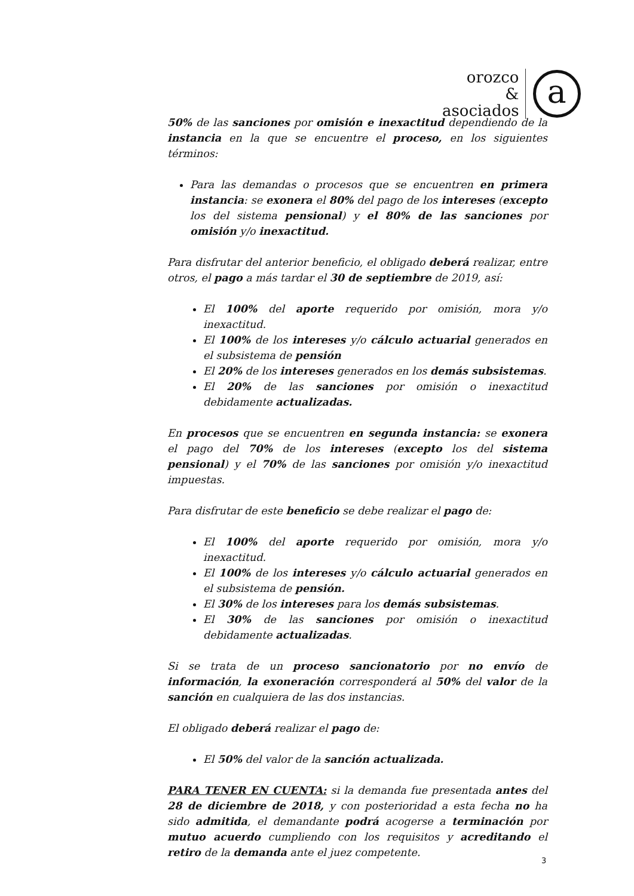orozco
&
asociados
a
50% de las sanciones por omisión e inexactitud dependiendo de la instancia en la que se encuentre el proceso, en los siguientes términos:
Para las demandas o procesos que se encuentren en primera instancia: se exonera el 80% del pago de los intereses (excepto los del sistema pensional) y el 80% de las sanciones por omisión y/o inexactitud.
Para disfrutar del anterior beneficio, el obligado deberá realizar, entre otros, el pago a más tardar el 30 de septiembre de 2019, así:
El 100% del aporte requerido por omisión, mora y/o inexactitud.
El 100% de los intereses y/o cálculo actuarial generados en el subsistema de pensión
El 20% de los intereses generados en los demás subsistemas.
El 20% de las sanciones por omisión o inexactitud debidamente actualizadas.
En procesos que se encuentren en segunda instancia: se exonera el pago del 70% de los intereses (excepto los del sistema pensional) y el 70% de las sanciones por omisión y/o inexactitud impuestas.
Para disfrutar de este beneficio se debe realizar el pago de:
El 100% del aporte requerido por omisión, mora y/o inexactitud.
El 100% de los intereses y/o cálculo actuarial generados en el subsistema de pensión.
El 30% de los intereses para los demás subsistemas.
El 30% de las sanciones por omisión o inexactitud debidamente actualizadas.
Si se trata de un proceso sancionatorio por no envío de información, la exoneración corresponderá al 50% del valor de la sanción en cualquiera de las dos instancias.
El obligado deberá realizar el pago de:
El 50% del valor de la sanción actualizada.
PARA TENER EN CUENTA: si la demanda fue presentada antes del 28 de diciembre de 2018, y con posterioridad a esta fecha no ha sido admitida, el demandante podrá acogerse a terminación por mutuo acuerdo cumpliendo con los requisitos y acreditando el retiro de la demanda ante el juez competente.
3